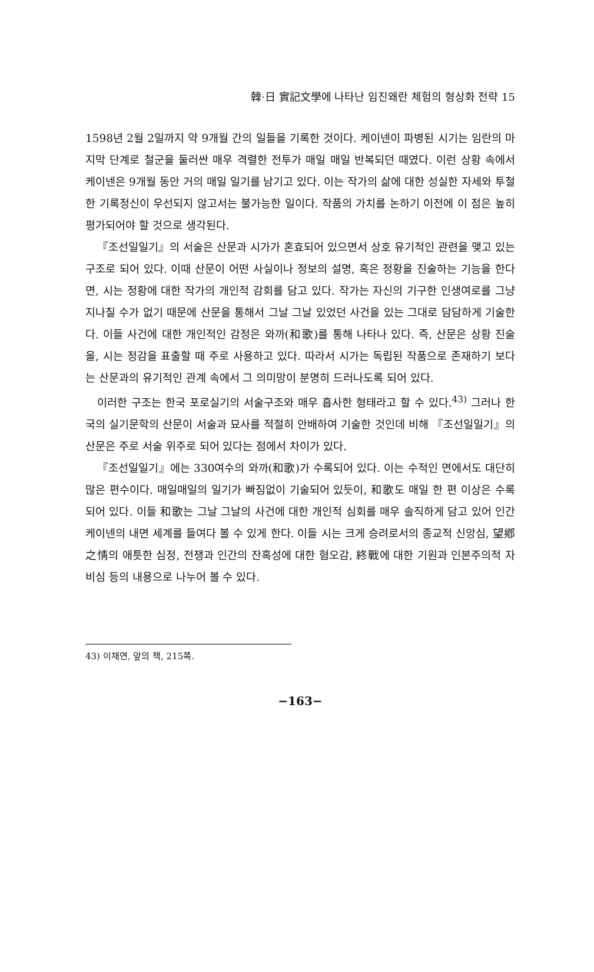韓·日 實記文學에 나타난 임진왜란 체험의 형상화 전략 15
1598년 2월 2일까지 약 9개월 간의 일들을 기록한 것이다. 케이넨이 파병된 시기는 임란의 마지막 단계로 철군을 둘러싼 매우 격렬한 전투가 매일 매일 반복되던 때였다. 이런 상황 속에서 케이넨은 9개월 동안 거의 매일 일기를 남기고 있다. 이는 작가의 삶에 대한 성실한 자세와 투철한 기록정신이 우선되지 않고서는 불가능한 일이다. 작품의 가치를 논하기 이전에 이 점은 높히 평가되어야 할 것으로 생각된다.
『조선일일기』의 서술은 산문과 시가가 혼효되어 있으면서 상호 유기적인 관련을 맺고 있는 구조로 되어 있다. 이때 산문이 어떤 사실이나 정보의 설명, 혹은 정황을 진술하는 기능을 한다면, 시는 정황에 대한 작가의 개인적 감회를 담고 있다. 작가는 자신의 기구한 인생여로를 그냥 지나칠 수가 없기 때문에 산문을 통해서 그날 그날 있었던 사건을 있는 그대로 담담하게 기술한다. 이들 사건에 대한 개인적인 감정은 와까(和歌)를 통해 나타나 있다. 즉, 산문은 상황 진술을, 시는 정감을 표출할 때 주로 사용하고 있다. 따라서 시가는 독립된 작품으로 존재하기 보다는 산문과의 유기적인 관계 속에서 그 의미망이 분명히 드러나도록 되어 있다.
이러한 구조는 한국 포로실기의 서술구조와 매우 흡사한 형태라고 할 수 있다.<sup>43)</sup> 그러나 한국의 실기문학의 산문이 서술과 묘사를 적절히 안배하여 기술한 것인데 비해 『조선일일기』의 산문은 주로 서술 위주로 되어 있다는 점에서 차이가 있다.
『조선일일기』에는 330여수의 와까(和歌)가 수록되어 있다. 이는 수적인 면에서도 대단히 많은 편수이다. 매일매일의 일기가 빠짐없이 기술되어 있듯이, 和歌도 매일 한 편 이상은 수록되어 있다. 이들 和歌는 그날 그날의 사건에 대한 개인적 심회를 매우 솔직하게 담고 있어 인간 케이넨의 내면 세계를 들여다 볼 수 있게 한다. 이들 시는 크게 승려로서의 종교적 신앙심, 望鄕之情의 애틋한 심정, 전쟁과 인간의 잔혹성에 대한 혐오감, 終戰에 대한 기원과 인본주의적 자비심 등의 내용으로 나누어 볼 수 있다.
43) 이채연, 앞의 책, 215쪽.
−163−